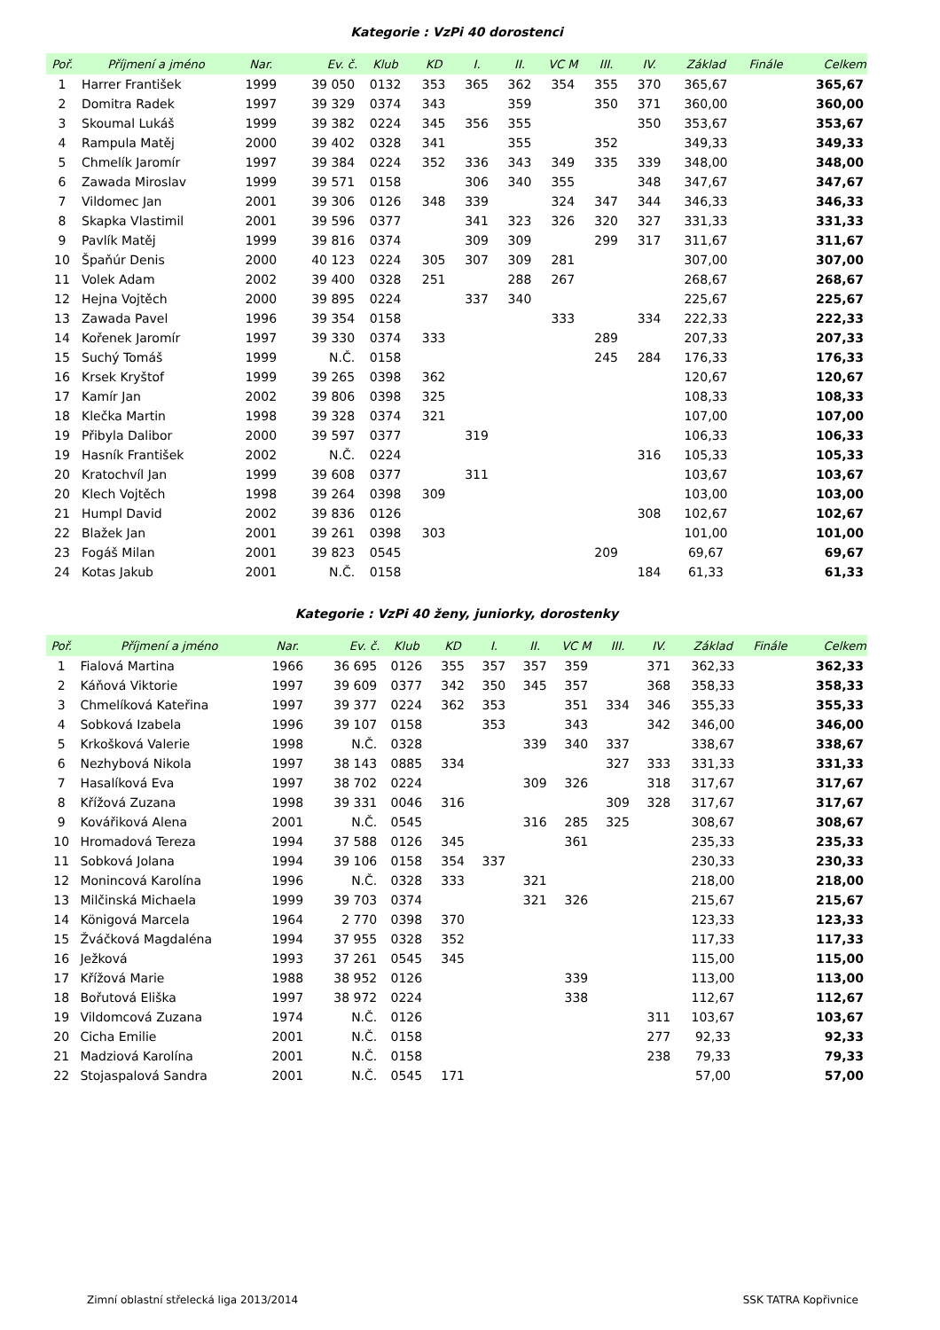Kategorie : VzPi 40 dorostenci
| Poř. | Příjmení a jméno | Nar. | Ev. č. | Klub | KD | I. | II. | VC M | III. | IV. | Základ | Finále | Celkem |
| --- | --- | --- | --- | --- | --- | --- | --- | --- | --- | --- | --- | --- | --- |
| 1 | Harrer František | 1999 | 39 050 | 0132 | 353 | 365 | 362 | 354 | 355 | 370 | 365,67 | | 365,67 |
| 2 | Domitra Radek | 1997 | 39 329 | 0374 | 343 | | 359 | | 350 | 371 | 360,00 | | 360,00 |
| 3 | Skoumal Lukáš | 1999 | 39 382 | 0224 | 345 | 356 | 355 | | | 350 | 353,67 | | 353,67 |
| 4 | Rampula Matěj | 2000 | 39 402 | 0328 | 341 | | 355 | | 352 | | 349,33 | | 349,33 |
| 5 | Chmelík Jaromír | 1997 | 39 384 | 0224 | 352 | 336 | 343 | 349 | 335 | 339 | 348,00 | | 348,00 |
| 6 | Zawada Miroslav | 1999 | 39 571 | 0158 | | 306 | 340 | 355 | | 348 | 347,67 | | 347,67 |
| 7 | Vildomec Jan | 2001 | 39 306 | 0126 | 348 | 339 | | 324 | 347 | 344 | 346,33 | | 346,33 |
| 8 | Skapka Vlastimil | 2001 | 39 596 | 0377 | | 341 | 323 | 326 | 320 | 327 | 331,33 | | 331,33 |
| 9 | Pavlík Matěj | 1999 | 39 816 | 0374 | | 309 | 309 | | 299 | 317 | 311,67 | | 311,67 |
| 10 | Špaňúr Denis | 2000 | 40 123 | 0224 | 305 | 307 | 309 | 281 | | | 307,00 | | 307,00 |
| 11 | Volek Adam | 2002 | 39 400 | 0328 | 251 | | 288 | 267 | | | 268,67 | | 268,67 |
| 12 | Hejna Vojtěch | 2000 | 39 895 | 0224 | | 337 | 340 | | | | 225,67 | | 225,67 |
| 13 | Zawada Pavel | 1996 | 39 354 | 0158 | | | | 333 | | 334 | 222,33 | | 222,33 |
| 14 | Kořenek Jaromír | 1997 | 39 330 | 0374 | 333 | | | | 289 | | 207,33 | | 207,33 |
| 15 | Suchý Tomáš | 1999 | N.Č. | 0158 | | | | | 245 | 284 | 176,33 | | 176,33 |
| 16 | Krsek Kryštof | 1999 | 39 265 | 0398 | 362 | | | | | | 120,67 | | 120,67 |
| 17 | Kamír Jan | 2002 | 39 806 | 0398 | 325 | | | | | | 108,33 | | 108,33 |
| 18 | Klečka Martin | 1998 | 39 328 | 0374 | 321 | | | | | | 107,00 | | 107,00 |
| 19 | Přibyla Dalibor | 2000 | 39 597 | 0377 | | 319 | | | | | 106,33 | | 106,33 |
| 19 | Hasník František | 2002 | N.Č. | 0224 | | | | | | 316 | 105,33 | | 105,33 |
| 20 | Kratochvíl Jan | 1999 | 39 608 | 0377 | | 311 | | | | | 103,67 | | 103,67 |
| 20 | Klech Vojtěch | 1998 | 39 264 | 0398 | 309 | | | | | | 103,00 | | 103,00 |
| 21 | Humpl David | 2002 | 39 836 | 0126 | | | | | | 308 | 102,67 | | 102,67 |
| 22 | Blažek Jan | 2001 | 39 261 | 0398 | 303 | | | | | | 101,00 | | 101,00 |
| 23 | Fogáš Milan | 2001 | 39 823 | 0545 | | | | | 209 | | 69,67 | | 69,67 |
| 24 | Kotas Jakub | 2001 | N.Č. | 0158 | | | | | | 184 | 61,33 | | 61,33 |
Kategorie : VzPi 40 ženy, juniorky, dorostenky
| Poř. | Příjmení a jméno | Nar. | Ev. č. | Klub | KD | I. | II. | VC M | III. | IV. | Základ | Finále | Celkem |
| --- | --- | --- | --- | --- | --- | --- | --- | --- | --- | --- | --- | --- | --- |
| 1 | Fialová Martina | 1966 | 36 695 | 0126 | 355 | 357 | 357 | 359 | | 371 | 362,33 | | 362,33 |
| 2 | Káňová Viktorie | 1997 | 39 609 | 0377 | 342 | 350 | 345 | 357 | | 368 | 358,33 | | 358,33 |
| 3 | Chmelíková Kateřina | 1997 | 39 377 | 0224 | 362 | 353 | | 351 | 334 | 346 | 355,33 | | 355,33 |
| 4 | Sobková Izabela | 1996 | 39 107 | 0158 | | 353 | | 343 | | 342 | 346,00 | | 346,00 |
| 5 | Krkošková Valerie | 1998 | N.Č. | 0328 | | | 339 | 340 | 337 | | 338,67 | | 338,67 |
| 6 | Nezhybová Nikola | 1997 | 38 143 | 0885 | 334 | | | | 327 | 333 | 331,33 | | 331,33 |
| 7 | Hasalíková Eva | 1997 | 38 702 | 0224 | | | 309 | 326 | | 318 | 317,67 | | 317,67 |
| 8 | Křížová Zuzana | 1998 | 39 331 | 0046 | 316 | | | | 309 | 328 | 317,67 | | 317,67 |
| 9 | Kovářiková Alena | 2001 | N.Č. | 0545 | | | 316 | 285 | 325 | | 308,67 | | 308,67 |
| 10 | Hromadová Tereza | 1994 | 37 588 | 0126 | 345 | | | 361 | | | 235,33 | | 235,33 |
| 11 | Sobková Jolana | 1994 | 39 106 | 0158 | 354 | 337 | | | | | 230,33 | | 230,33 |
| 12 | Monincová Karolína | 1996 | N.Č. | 0328 | 333 | | 321 | | | | 218,00 | | 218,00 |
| 13 | Milčinská Michaela | 1999 | 39 703 | 0374 | | | 321 | 326 | | | 215,67 | | 215,67 |
| 14 | Königová Marcela | 1964 | 2 770 | 0398 | 370 | | | | | | 123,33 | | 123,33 |
| 15 | Žváčková Magdaléna | 1994 | 37 955 | 0328 | 352 | | | | | | 117,33 | | 117,33 |
| 16 | Ježková | 1993 | 37 261 | 0545 | 345 | | | | | | 115,00 | | 115,00 |
| 17 | Křížová Marie | 1988 | 38 952 | 0126 | | | | 339 | | | 113,00 | | 113,00 |
| 18 | Bořutová Eliška | 1997 | 38 972 | 0224 | | | | 338 | | | 112,67 | | 112,67 |
| 19 | Vildomcová Zuzana | 1974 | N.Č. | 0126 | | | | | | 311 | 103,67 | | 103,67 |
| 20 | Cicha Emilie | 2001 | N.Č. | 0158 | | | | | | 277 | 92,33 | | 92,33 |
| 21 | Madziová Karolína | 2001 | N.Č. | 0158 | | | | | | 238 | 79,33 | | 79,33 |
| 22 | Stojaspalová Sandra | 2001 | N.Č. | 0545 | 171 | | | | | | 57,00 | | 57,00 |
Zimní oblastní střelecká liga 2013/2014 SSK TATRA Kopřivnice